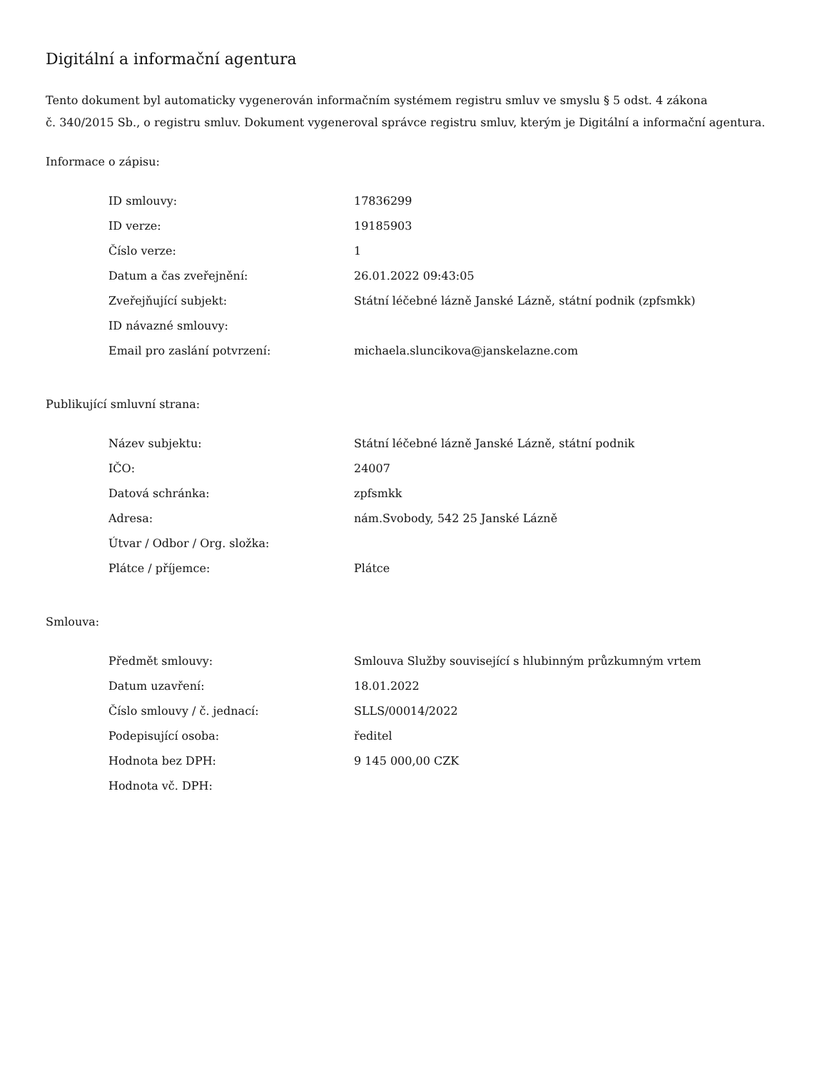Digitální a informační agentura
Tento dokument byl automaticky vygenerován informačním systémem registru smluv ve smyslu § 5 odst. 4 zákona
č. 340/2015 Sb., o registru smluv. Dokument vygeneroval správce registru smluv, kterým je Digitální a informační agentura.
Informace o zápisu:
| ID smlouvy: | 17836299 |
| ID verze: | 19185903 |
| Číslo verze: | 1 |
| Datum a čas zveřejnění: | 26.01.2022 09:43:05 |
| Zveřejňující subjekt: | Státní léčebné lázně Janské Lázně, státní podnik (zpfsmkk) |
| ID návazné smlouvy: | |
| Email pro zaslání potvrzení: | michaela.sluncikova@janskelazne.com |
Publikující smluvní strana:
| Název subjektu: | Státní léčebné lázně Janské Lázně, státní podnik |
| IČO: | 24007 |
| Datová schránka: | zpfsmkk |
| Adresa: | nám.Svobody, 542 25 Janské Lázně |
| Útvar / Odbor / Org. složka: | |
| Plátce / příjemce: | Plátce |
Smlouva:
| Předmět smlouvy: | Smlouva Služby související s hlubinným průzkumným vrtem |
| Datum uzavření: | 18.01.2022 |
| Číslo smlouvy / č. jednací: | SLLS/00014/2022 |
| Podepisující osoba: | ředitel |
| Hodnota bez DPH: | 9 145 000,00 CZK |
| Hodnota vč. DPH: | |